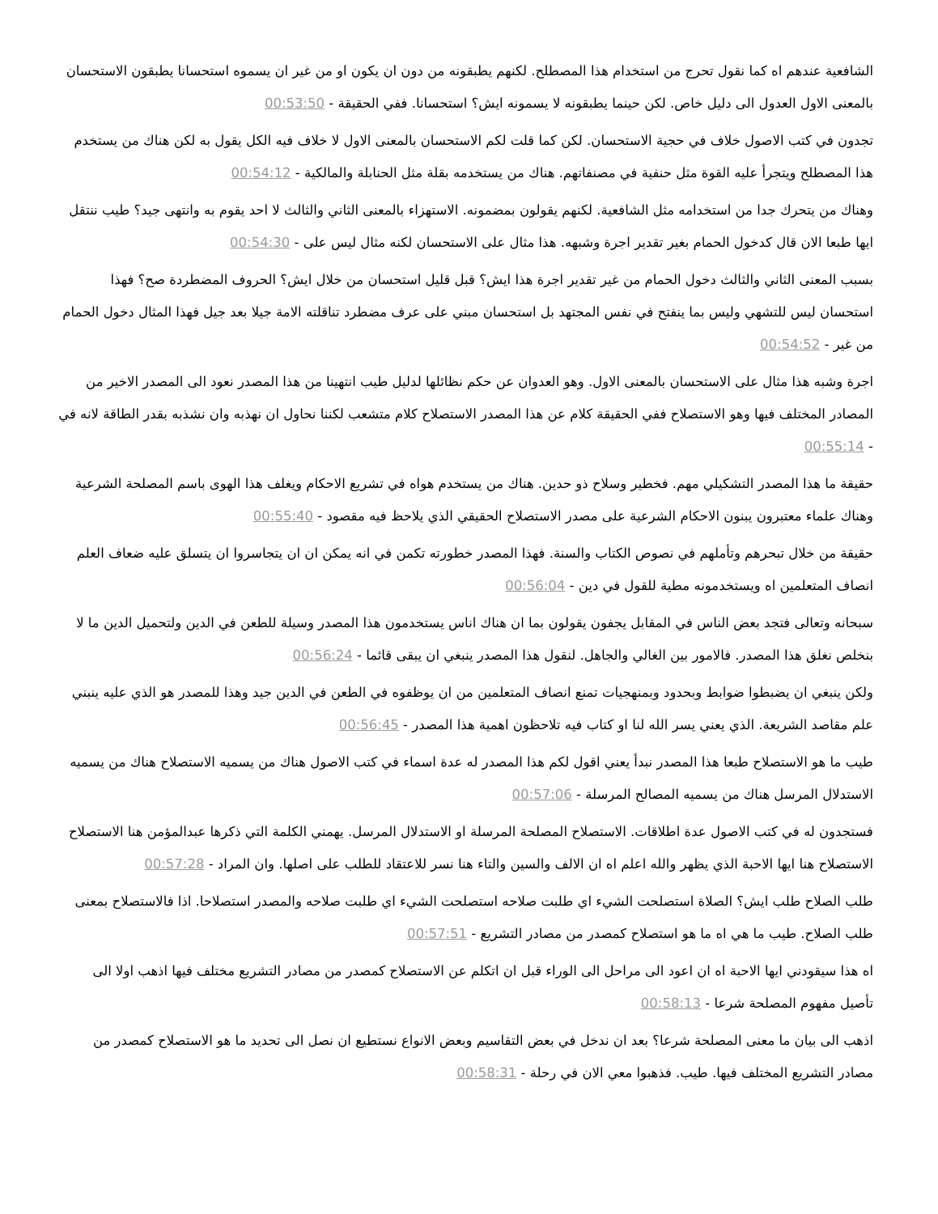الشافعية عندهم اه كما نقول تحرج من استخدام هذا المصطلح. لكنهم يطبقونه من دون ان يكون او من غير ان يسموه استحسانا يطبقون الاستحسان بالمعنى الاول العدول الى دليل خاص. لكن حينما يطبقونه لا يسمونه ايش؟ استحسانا. ففي الحقيقة - 00:53:50
تجدون في كتب الاصول خلاف في حجية الاستحسان. لكن كما قلت لكم الاستحسان بالمعنى الاول لا خلاف فيه الكل يقول به لكن هناك من يستخدم هذا المصطلح ويتجرأ عليه القوة مثل حنفية في مصنفاتهم. هناك من يستخدمه بقلة مثل الحنابلة والمالكية - 00:54:12
وهناك من يتحرك جدا من استخدامه مثل الشافعية. لكنهم يقولون بمضمونه. الاستهزاء بالمعنى الثاني والثالث لا احد يقوم به وانتهى جيد؟ طيب ننتقل ايها طبعا الان قال كدخول الحمام بغير تقدير اجرة وشبهه. هذا مثال على الاستحسان لكنه مثال ليس على - 00:54:30
بسبب المعنى الثاني والثالث دخول الحمام من غير تقدير اجرة هذا ايش؟ قبل قليل استحسان من خلال ايش؟ الحروف المضطردة صح؟ فهذا استحسان ليس للتشهي وليس بما ينفتح في نفس المجتهد بل استحسان مبني على عرف مضطرد تناقلته الامة جيلا بعد جيل فهذا المثال دخول الحمام من غير - 00:54:52
اجرة وشبه هذا مثال على الاستحسان بالمعنى الاول. وهو العدوان عن حكم نظائلها لدليل طيب انتهينا من هذا المصدر نعود الى المصدر الاخير من المصادر المختلف فيها وهو الاستصلاح ففي الحقيقة كلام عن هذا المصدر الاستصلاح كلام متشعب لكننا نحاول ان نهذبه وان نشذبه بقدر الطاقة لانه في - 00:55:14
حقيقة ما هذا المصدر التشكيلي مهم. فخطير وسلاح ذو حدين. هناك من يستخدم هواه في تشريع الاحكام ويغلف هذا الهوى باسم المصلحة الشرعية وهناك علماء معتبرون يبنون الاحكام الشرعية على مصدر الاستصلاح الحقيقي الذي يلاحظ فيه مقصود - 00:55:40
حقيقة من خلال تبحرهم وتأملهم في نصوص الكتاب والسنة. فهذا المصدر خطورته تكمن في انه يمكن ان ان يتجاسروا ان يتسلق عليه ضعاف العلم انصاف المتعلمين اه ويستخدمونه مطية للقول في دين - 00:56:04
سبحانه وتعالى فتجد بعض الناس في المقابل يجفون يقولون بما ان هناك اناس يستخدمون هذا المصدر وسيلة للطعن في الدين ولتحميل الدين ما لا بنخلص نغلق هذا المصدر. فالامور بين الغالي والجاهل. لنقول هذا المصدر ينبغي ان يبقى قائما - 00:56:24
ولكن ينبغي ان يضبطوا ضوابط وبحدود وبمنهجيات تمنع انصاف المتعلمين من ان يوظفوه في الطعن في الدين جيد وهذا للمصدر هو الذي عليه ينبني علم مقاصد الشريعة. الذي يعني يسر الله لنا او كتاب فيه تلاحظون اهمية هذا المصدر - 00:56:45
طيب ما هو الاستصلاح طبعا هذا المصدر نبدأ يعني اقول لكم هذا المصدر له عدة اسماء في كتب الاصول هناك من يسميه الاستصلاح هناك من يسميه الاستدلال المرسل هناك من يسميه المصالح المرسلة - 00:57:06
فستجدون له في كتب الاصول عدة اطلاقات. الاستصلاح المصلحة المرسلة او الاستدلال المرسل. يهمني الكلمة التي ذكرها عبدالمؤمن هنا الاستصلاح الاستصلاح هنا ايها الاحبة الذي يظهر والله اعلم اه ان الالف والسين والتاء هنا نسر للاعتقاد للطلب على اصلها. وان المراد - 00:57:28
طلب الصلاح طلب ايش؟ الصلاة استصلحت الشيء اي طلبت صلاحه استصلحت الشيء اي طلبت صلاحه والمصدر استصلاحا. اذا فالاستصلاح بمعنى طلب الصلاح. طيب ما هي اه ما هو استصلاح كمصدر من مصادر التشريع - 00:57:51
اه هذا سيقودني ايها الاحبة اه ان اعود الى مراحل الى الوراء قبل ان اتكلم عن الاستصلاح كمصدر من مصادر التشريع مختلف فيها اذهب اولا الى تأصيل مفهوم المصلحة شرعا - 00:58:13
اذهب الى بيان ما معنى المصلحة شرعا؟ بعد ان ندخل في بعض التقاسيم وبعض الانواع نستطيع ان نصل الى تحديد ما هو الاستصلاح كمصدر من مصادر التشريع المختلف فيها. طيب. فذهبوا معي الان في رحلة - 00:58:31